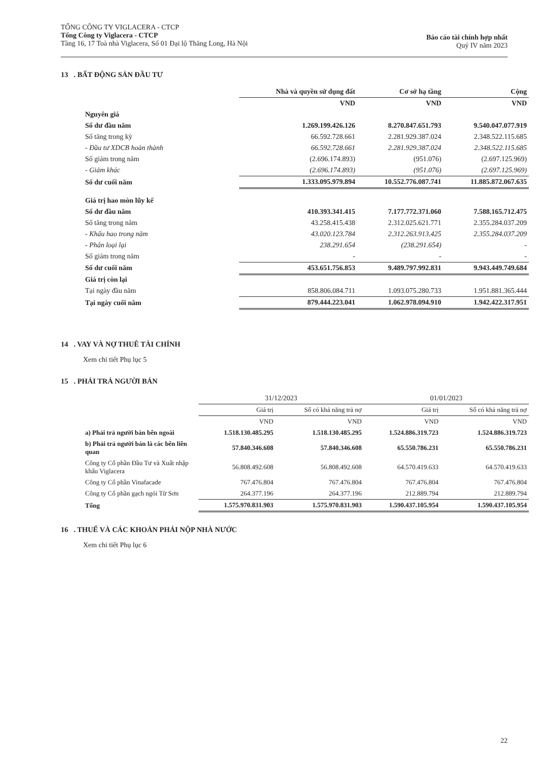TỔNG CÔNG TY VIGLACERA - CTCP
Tổng Công ty Viglacera - CTCP
Tầng 16, 17 Toà nhà Viglacera, Số 01 Đại lộ Thăng Long, Hà Nội
Báo cáo tài chính hợp nhất
Quý IV năm 2023
13 . BẤT ĐỘNG SẢN ĐẦU TƯ
| | Nhà và quyền sử dụng đất | Cơ sở hạ tầng | Cộng |
| --- | --- | --- | --- |
| | VND | VND | VND |
| Nguyên giá | | | |
| Số dư đầu năm | 1.269.199.426.126 | 8.270.847.651.793 | 9.540.047.077.919 |
| Số tăng trong kỳ | 66.592.728.661 | 2.281.929.387.024 | 2.348.522.115.685 |
| - Đầu tư XDCB hoàn thành | 66.592.728.661 | 2.281.929.387.024 | 2.348.522.115.685 |
| Số giảm trong năm | (2.696.174.893) | (951.076) | (2.697.125.969) |
| - Giảm khác | (2.696.174.893) | (951.076) | (2.697.125.969) |
| Số dư cuối năm | 1.333.095.979.894 | 10.552.776.087.741 | 11.885.872.067.635 |
| Giá trị hao mòn lũy kế | | | |
| Số dư đầu năm | 410.393.341.415 | 7.177.772.371.060 | 7.588.165.712.475 |
| Số tăng trong năm | 43.258.415.438 | 2.312.025.621.771 | 2.355.284.037.209 |
| - Khấu hao trong năm | 43.020.123.784 | 2.312.263.913.425 | 2.355.284.037.209 |
| - Phân loại lại | 238.291.654 | (238.291.654) | - |
| Số giảm trong năm | - | - | - |
| Số dư cuối năm | 453.651.756.853 | 9.489.797.992.831 | 9.943.449.749.684 |
| Giá trị còn lại | | | |
| Tại ngày đầu năm | 858.806.084.711 | 1.093.075.280.733 | 1.951.881.365.444 |
| Tại ngày cuối năm | 879.444.223.041 | 1.062.978.094.910 | 1.942.422.317.951 |
14 . VAY VÀ NỢ THUÊ TÀI CHÍNH
Xem chi tiết Phụ lục 5
15 . PHẢI TRẢ NGƯỜI BÁN
| | 31/12/2023 | | 01/01/2023 | |
| --- | --- | --- | --- | --- |
| | Giá trị | Số có khả năng trả nợ | Giá trị | Số có khả năng trả nợ |
| | VND | VND | VND | VND |
| a) Phải trả người bán bên ngoài | 1.518.130.485.295 | 1.518.130.485.295 | 1.524.886.319.723 | 1.524.886.319.723 |
| b) Phải trả người bán là các bên liên quan | 57.840.346.608 | 57.840.346.608 | 65.550.786.231 | 65.550.786.231 |
| Công ty Cổ phần Đầu Tư và Xuất nhập khẩu Viglacera | 56.808.492.608 | 56.808.492.608 | 64.570.419.633 | 64.570.419.633 |
| Công ty Cổ phần Vinafacade | 767.476.804 | 767.476.804 | 767.476.804 | 767.476.804 |
| Công ty Cổ phần gạch ngói Từ Sơn | 264.377.196 | 264.377.196 | 212.889.794 | 212.889.794 |
| Tổng | 1.575.970.831.903 | 1.575.970.831.903 | 1.590.437.105.954 | 1.590.437.105.954 |
16 . THUẾ VÀ CÁC KHOẢN PHẢI NỘP NHÀ NƯỚC
Xem chi tiết Phụ lục 6
22